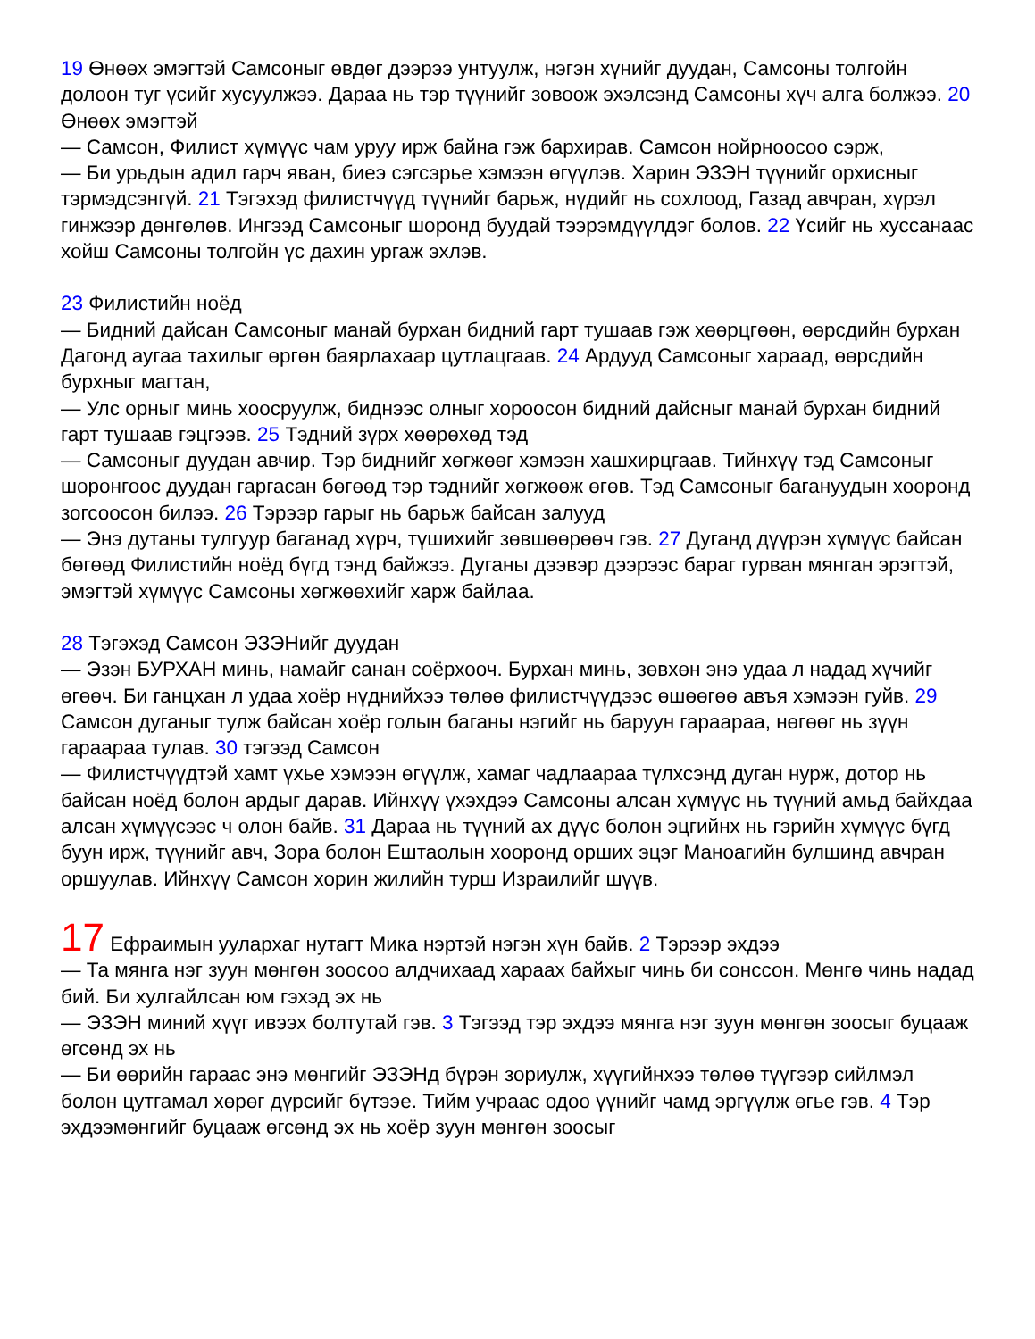19 Өнөөх эмэгтэй Самсоныг өвдөг дээрээ унтуулж, нэгэн хүнийг дуудан, Самсоны толгойн долоон туг үсийг хусуулжээ. Дараа нь тэр түүнийг зовоож эхэлсэнд Самсоны хүч алга болжээ. 20 Өнөөх эмэгтэй
— Самсон, Филист хүмүүс чам уруу ирж байна гэж бархирав. Самсон нойрноосоо сэрж,
— Би урьдын адил гарч яван, биеэ сэгсэрье хэмээн өгүүлэв. Харин ЭЗЭН түүнийг орхисныг тэрмэдсэнгүй. 21 Тэгэхэд филистчүүд түүнийг барьж, нүдийг нь сохлоод, Газад авчран, хүрэл гинжээр дөнгөлөв. Ингээд Самсоныг шоронд буудай тээрэмдүүлдэг болов. 22 Үсийг нь хуссанаас хойш Самсоны толгойн үс дахин ургаж эхлэв.
23 Филистийн ноёд
— Бидний дайсан Самсоныг манай бурхан бидний гарт тушаав гэж хөөрцгөөн, өөрсдийн бурхан Дагонд аугаа тахилыг өргөн баярлахаар цутлацгаав. 24 Ардууд Самсоныг хараад, өөрсдийн бурхныг магтан,
— Улс орныг минь хоосруулж, биднээс олныг хороосон бидний дайсныг манай бурхан бидний гарт тушаав гэцгээв. 25 Тэдний зүрх хөөрөхөд тэд
— Самсоныг дуудан авчир. Тэр биднийг хөгжөөг хэмээн хашхирцгаав. Тийнхүү тэд Самсоныг шоронгоос дуудан гаргасан бөгөөд тэр тэднийг хөгжөөж өгөв. Тэд Самсоныг багануудын хооронд зогсоосон билээ. 26 Тэрээр гарыг нь барьж байсан залууд
— Энэ дутаны тулгуур баганад хүрч, түшихийг зөвшөөрөөч гэв. 27 Дуганд дүүрэн хүмүүс байсан бөгөөд Филистийн ноёд бүгд тэнд байжээ. Дуганы дээвэр дээрээс бараг гурван мянган эрэгтэй, эмэгтэй хүмүүс Самсоны хөгжөөхийг харж байлаа.
28 Тэгэхэд Самсон ЭЗЭНийг дуудан
— Эзэн БУРХАН минь, намайг санан соёрхооч. Бурхан минь, зөвхөн энэ удаа л надад хүчийг өгөөч. Би ганцхан л удаа хоёр нүднийхээ төлөө филистчүүдээс өшөөгөө авъя хэмээн гуйв. 29 Самсон дуганыг тулж байсан хоёр голын баганы нэгийг нь баруун гараараа, нөгөөг нь зүүн гараараа тулав. 30 тэгээд Самсон
— Филистчүүдтэй хамт үхье хэмээн өгүүлж, хамаг чадлаараа түлхсэнд дуган нурж, дотор нь байсан ноёд болон ардыг дарав. Ийнхүү үхэхдээ Самсоны алсан хүмүүс нь түүний амьд байхдаа алсан хүмүүсээс ч олон байв. 31 Дараа нь түүний ах дүүс болон эцгийнх нь гэрийн хүмүүс бүгд буун ирж, түүнийг авч, Зора болон Ештаолын хооронд орших эцэг Маноагийн булшинд авчран оршуулав. Ийнхүү Самсон хорин жилийн турш Израилийг шүүв.
17 Ефраимын уулархаг нутагт Мика нэртэй нэгэн хүн байв. 2 Тэрээр эхдээ
— Та мянга нэг зуун мөнгөн зоосоо алдчихаад хараах байхыг чинь би сонссон. Мөнгө чинь надад бий. Би хулгайлсан юм гэхэд эх нь
— ЭЗЭН миний хүүг ивээх болтутай гэв. 3 Тэгээд тэр эхдээ мянга нэг зуун мөнгөн зоосыг буцааж өгсөнд эх нь
— Би өөрийн гараас энэ мөнгийг ЭЗЭНд бүрэн зориулж, хүүгийнхээ төлөө түүгээр сийлмэл болон цутгамал хөрөг дүрсийг бүтээе. Тийм учраас одоо үүнийг чамд эргүүлж өгье гэв. 4 Тэр эхдээмөнгийг буцааж өгсөнд эх нь хоёр зуун мөнгөн зоосыг